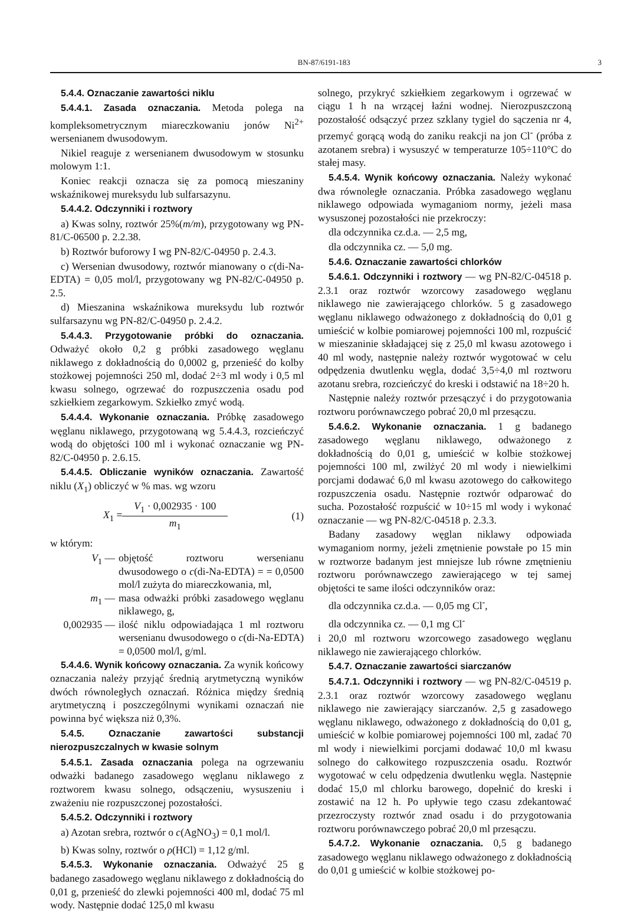BN-87/6191-183 3
5.4.4. Oznaczanie zawartości niklu
5.4.4.1. Zasada oznaczania. Metoda polega na kompleksometrycznym miareczkowaniu jonów Ni<sup>2+</sup> wersenianem dwusodowym.
Nikiel reaguje z wersenianem dwusodowym w stosunku molowym 1:1.
Koniec reakcji oznacza się za pomocą mieszaniny wskaźnikowej mureksydu lub sulfarsazynu.
5.4.4.2. Odczynniki i roztwory
a) Kwas solny, roztwór 25%(m/m), przygotowany wg PN-81/C-06500 p. 2.2.38.
b) Roztwór buforowy I wg PN-82/C-04950 p. 2.4.3.
c) Wersenian dwusodowy, roztwór mianowany o c(di-Na-EDTA) = 0,05 mol/l, przygotowany wg PN-82/C-04950 p. 2.5.
d) Mieszanina wskaźnikowa mureksydu lub roztwór sulfarsazynu wg PN-82/C-04950 p. 2.4.2.
5.4.4.3. Przygotowanie próbki do oznaczania. Odważyć około 0,2 g próbki zasadowego węglanu niklawego z dokładnością do 0,0002 g, przenieść do kolby stożkowej pojemności 250 ml, dodać 2÷3 ml wody i 0,5 ml kwasu solnego, ogrzewać do rozpuszczenia osadu pod szkiełkiem zegarkowym. Szkiełko zmyć wodą.
5.4.4.4. Wykonanie oznaczania. Próbkę zasadowego węglanu niklawego, przygotowaną wg 5.4.4.3, rozcieńczyć wodą do objętości 100 ml i wykonać oznaczanie wg PN-82/C-04950 p. 2.6.15.
5.4.4.5. Obliczanie wyników oznaczania. Zawartość niklu (X<sub>1</sub>) obliczyć w % mas. wg wzoru
X<sub>1</sub> = V<sub>1</sub> · 0,002935 · 100 m<sub>1</sub> (1)
w którym:
V<sub>1</sub> — objętość roztworu wersenianu dwusodowego o c(di-Na-EDTA) = = 0,0500 mol/l zużyta do miareczkowania, ml,
m<sub>1</sub> — masa odważki próbki zasadowego węglanu niklawego, g,
0,002935 — ilość niklu odpowiadająca 1 ml roztworu wersenianu dwusodowego o c(di-Na-EDTA) = 0,0500 mol/l, g/ml.
5.4.4.6. Wynik końcowy oznaczania. Za wynik końcowy oznaczania należy przyjąć średnią arytmetyczną wyników dwóch równoległych oznaczań. Różnica między średnią arytmetyczną i poszczególnymi wynikami oznaczań nie powinna być większa niż 0,3%.
5.4.5. Oznaczanie zawartości substancji nierozpuszczalnych w kwasie solnym
5.4.5.1. Zasada oznaczania polega na ogrzewaniu odważki badanego zasadowego węglanu niklawego z roztworem kwasu solnego, odsączeniu, wysuszeniu i zważeniu nie rozpuszczonej pozostałości.
5.4.5.2. Odczynniki i roztwory
a) Azotan srebra, roztwór o c(AgNO<sub>3</sub>) = 0,1 mol/l.
b) Kwas solny, roztwór o ρ(HCl) = 1,12 g/ml.
5.4.5.3. Wykonanie oznaczania. Odważyć 25 g badanego zasadowego węglanu niklawego z dokładnością do 0,01 g, przenieść do zlewki pojemności 400 ml, dodać 75 ml wody. Następnie dodać 125,0 ml kwasu
solnego, przykryć szkiełkiem zegarkowym i ogrzewać w ciągu 1 h na wrzącej łaźni wodnej. Nierozpuszczoną pozostałość odsączyć przez szklany tygiel do sączenia nr 4, przemyć gorącą wodą do zaniku reakcji na jon Cl<sup>-</sup> (próba z azotanem srebra) i wysuszyć w temperaturze 105÷110°C do stałej masy.
5.4.5.4. Wynik końcowy oznaczania. Należy wykonać dwa równoległe oznaczania. Próbka zasadowego węglanu niklawego odpowiada wymaganiom normy, jeżeli masa wysuszonej pozostałości nie przekroczy:
dla odczynnika cz.d.a. — 2,5 mg,
dla odczynnika cz. — 5,0 mg.
5.4.6. Oznaczanie zawartości chlorków
5.4.6.1. Odczynniki i roztwory — wg PN-82/C-04518 p. 2.3.1 oraz roztwór wzorcowy zasadowego węglanu niklawego nie zawierającego chlorków. 5 g zasadowego węglanu niklawego odważonego z dokładnością do 0,01 g umieścić w kolbie pomiarowej pojemności 100 ml, rozpuścić w mieszaninie składającej się z 25,0 ml kwasu azotowego i 40 ml wody, następnie należy roztwór wygotować w celu odpędzenia dwutlenku węgla, dodać 3,5÷4,0 ml roztworu azotanu srebra, rozcieńczyć do kreski i odstawić na 18÷20 h.
Następnie należy roztwór przesączyć i do przygotowania roztworu porównawczego pobrać 20,0 ml przesączu.
5.4.6.2. Wykonanie oznaczania. 1 g badanego zasadowego węglanu niklawego, odważonego z dokładnością do 0,01 g, umieścić w kolbie stożkowej pojemności 100 ml, zwilżyć 20 ml wody i niewielkimi porcjami dodawać 6,0 ml kwasu azotowego do całkowitego rozpuszczenia osadu. Następnie roztwór odparować do sucha. Pozostałość rozpuścić w 10÷15 ml wody i wykonać oznaczanie — wg PN-82/C-04518 p. 2.3.3.
Badany zasadowy węglan niklawy odpowiada wymaganiom normy, jeżeli zmętnienie powstałe po 15 min w roztworze badanym jest mniejsze lub równe zmętnieniu roztworu porównawczego zawierającego w tej samej objętości te same ilości odczynników oraz:
dla odczynnika cz.d.a. — 0,05 mg Cl<sup>-</sup>,
dla odczynnika cz. — 0,1 mg Cl<sup>-</sup>
i 20,0 ml roztworu wzorcowego zasadowego węglanu niklawego nie zawierającego chlorków.
5.4.7. Oznaczanie zawartości siarczanów
5.4.7.1. Odczynniki i roztwory — wg PN-82/C-04519 p. 2.3.1 oraz roztwór wzorcowy zasadowego węglanu niklawego nie zawierający siarczanów. 2,5 g zasadowego węglanu niklawego, odważonego z dokładnością do 0,01 g, umieścić w kolbie pomiarowej pojemności 100 ml, zadać 70 ml wody i niewielkimi porcjami dodawać 10,0 ml kwasu solnego do całkowitego rozpuszczenia osadu. Roztwór wygotować w celu odpędzenia dwutlenku węgla. Następnie dodać 15,0 ml chlorku barowego, dopełnić do kreski i zostawić na 12 h. Po upływie tego czasu zdekantować przezroczysty roztwór znad osadu i do przygotowania roztworu porównawczego pobrać 20,0 ml przesączu.
5.4.7.2. Wykonanie oznaczania. 0,5 g badanego zasadowego węglanu niklawego odważonego z dokładnością do 0,01 g umieścić w kolbie stożkowej po-